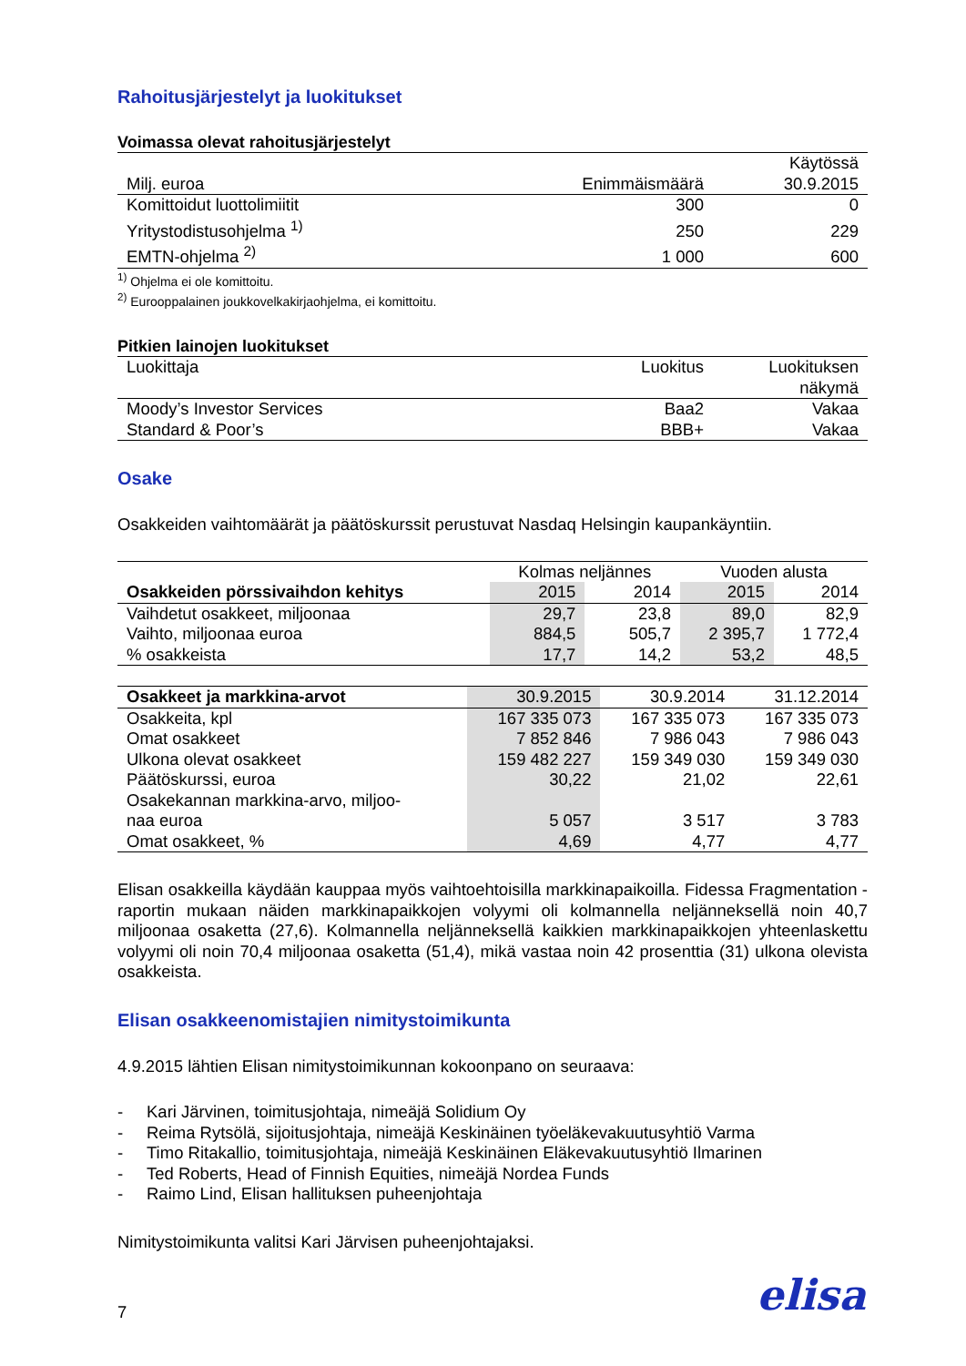Rahoitusjärjestelyt ja luokitukset
Voimassa olevat rahoitusjärjestelyt
| Milj. euroa | Enimmäismäärä | Käytössä 30.9.2015 |
| --- | --- | --- |
| Komittoidut luottolimiitit | 300 | 0 |
| Yritystodistusohjelma <sup>1)</sup> | 250 | 229 |
| EMTN-ohjelma <sup>2)</sup> | 1 000 | 600 |
<sup>1)</sup> Ohjelma ei ole komittoitu.
<sup>2)</sup> Eurooppalainen joukkovelkakirjaohjelma, ei komittoitu.
Pitkien lainojen luokitukset
| Luokittaja | Luokitus | Luokituksen näkymä |
| --- | --- | --- |
| Moody’s Investor Services | Baa2 | Vakaa |
| Standard & Poor’s | BBB+ | Vakaa |
Osake
Osakkeiden vaihtomäärät ja päätöskurssit perustuvat Nasdaq Helsingin kaupankäyntiin.
| | Kolmas neljännes | | Vuoden alusta | |
| --- | --- | --- | --- | --- |
| Osakkeiden pörssivaihdon kehitys | 2015 | 2014 | 2015 | 2014 |
| Vaihdetut osakkeet, miljoonaa | 29,7 | 23,8 | 89,0 | 82,9 |
| Vaihto, miljoonaa euroa | 884,5 | 505,7 | 2 395,7 | 1 772,4 |
| % osakkeista | 17,7 | 14,2 | 53,2 | 48,5 |
| Osakkeet ja markkina-arvot | 30.9.2015 | 30.9.2014 | 31.12.2014 |
| --- | --- | --- | --- |
| Osakkeita, kpl | 167 335 073 | 167 335 073 | 167 335 073 |
| Omat osakkeet | 7 852 846 | 7 986 043 | 7 986 043 |
| Ulkona olevat osakkeet | 159 482 227 | 159 349 030 | 159 349 030 |
| Päätöskurssi, euroa | 30,22 | 21,02 | 22,61 |
| Osakekannan markkina-arvo, miljoo- naa euroa | 5 057 | 3 517 | 3 783 |
| Omat osakkeet, % | 4,69 | 4,77 | 4,77 |
Elisan osakkeilla käydään kauppaa myös vaihtoehtoisilla markkinapaikoilla. Fidessa Fragmentation -raportin mukaan näiden markkinapaikkojen volyymi oli kolmannella neljänneksellä noin 40,7 miljoonaa osaketta (27,6). Kolmannella neljänneksellä kaikkien markkinapaikkojen yhteenlaskettu volyymi oli noin 70,4 miljoonaa osaketta (51,4), mikä vastaa noin 42 prosenttia (31) ulkona olevista osakkeista.
Elisan osakkeenomistajien nimitystoimikunta
4.9.2015 lähtien Elisan nimitystoimikunnan kokoonpano on seuraava:
- Kari Järvinen, toimitusjohtaja, nimeäjä Solidium Oy
- Reima Rytsölä, sijoitusjohtaja, nimeäjä Keskinäinen työeläkevakuutusyhtiö Varma
- Timo Ritakallio, toimitusjohtaja, nimeäjä Keskinäinen Eläkevakuutusyhtiö Ilmarinen
- Ted Roberts, Head of Finnish Equities, nimeäjä Nordea Funds
- Raimo Lind, Elisan hallituksen puheenjohtaja
Nimitystoimikunta valitsi Kari Järvisen puheenjohtajaksi.
7 elisa